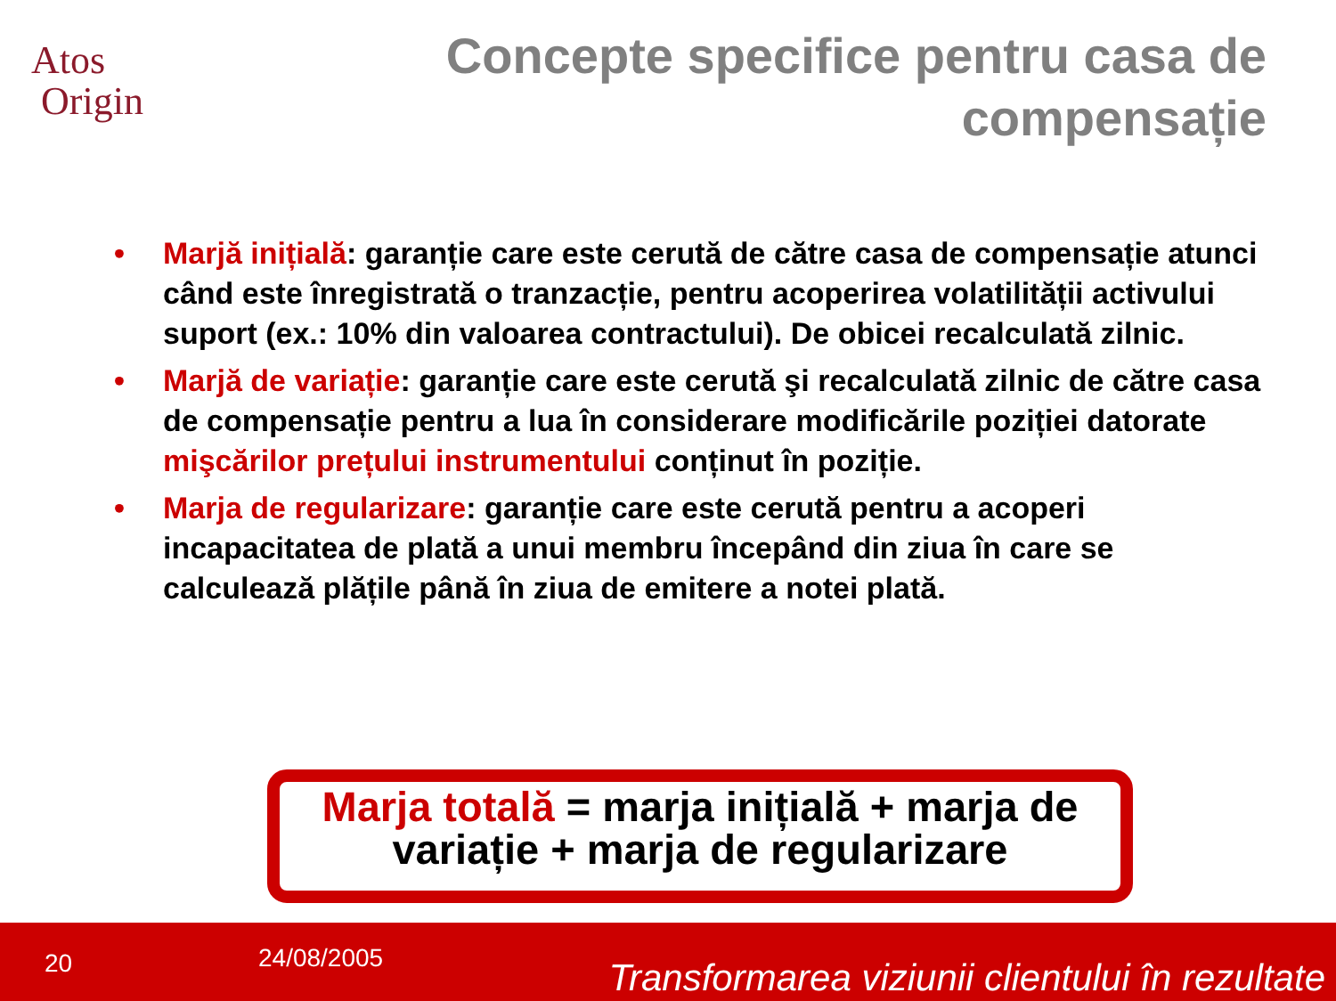Atos
Origin
Concepte specifice pentru casa de compensație
• Marjă inițială: garanție care este cerută de către casa de compensație atunci când este înregistrată o tranzacție, pentru acoperirea volatilității activului suport (ex.: 10% din valoarea contractului). De obicei recalculată zilnic.
• Marjă de variație: garanție care este cerută şi recalculată zilnic de către casa de compensație pentru a lua în considerare modificările poziției datorate mişcărilor prețului instrumentului conținut în poziție.
• Marja de regularizare: garanție care este cerută pentru a acoperi incapacitatea de plată a unui membru începând din ziua în care se calculează plățile până în ziua de emitere a notei plată.
Marja totală = marja inițială + marja de variație + marja de regularizare
20 24/08/2005 Transformarea viziunii clientului în rezultate